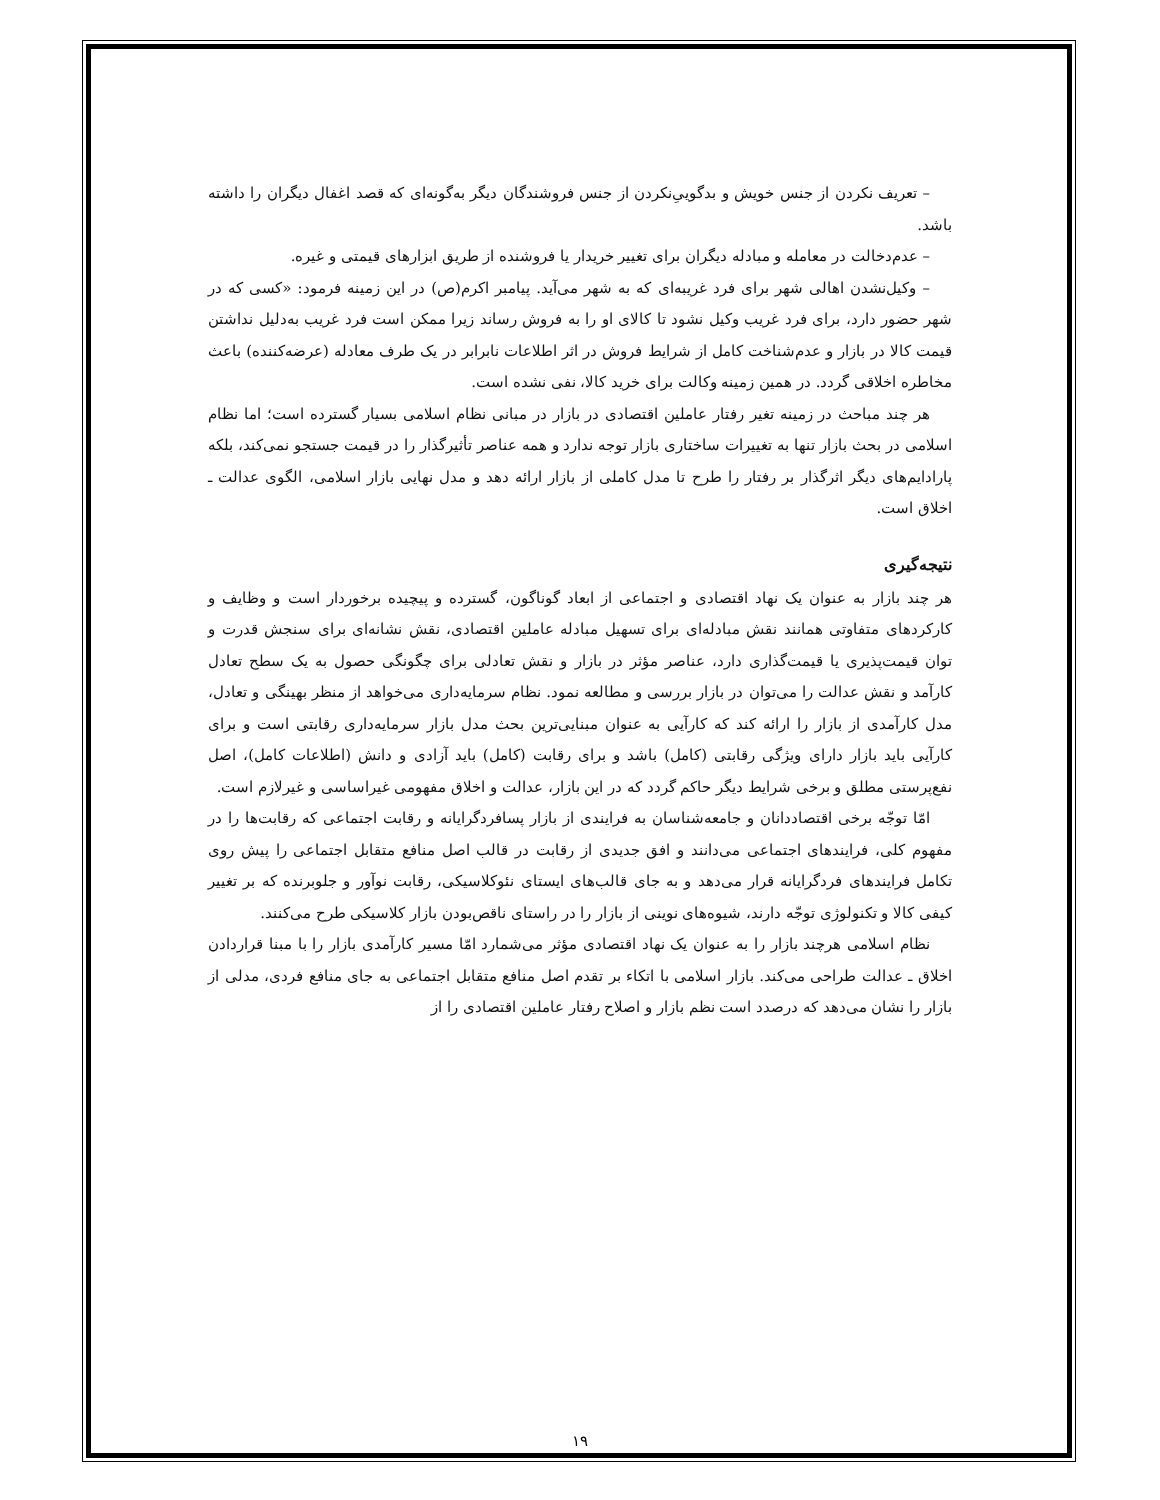– تعریف نکردن از جنس خویش و بدگوییِ‌نکردن از جنس فروشندگان دیگر به‌گونه‌ای که قصد اغفال دیگران را داشته باشد.
– عدم‌دخالت در معامله و مبادله دیگران برای تغییر خریدار یا فروشنده از طریق ابزارهای قیمتی و غیره.
– وکیل‌نشدن اهالی شهر برای فرد غریبه‌ای که به شهر می‌آید. پیامبر اکرم(ص) در این زمینه فرمود: «کسی که در شهر حضور دارد، برای فرد غریب وکیل نشود تا کالای او را به فروش رساند زیرا ممکن است فرد غریب به‌دلیل نداشتن قیمت کالا در بازار و عدم‌شناخت کامل از شرایط فروش در اثر اطلاعات نابرابر در یک طرف معادله (عرضه‌کننده) باعث مخاطره اخلاقی گردد. در همین زمینه وکالت برای خرید کالا، نفی نشده است.
هر چند مباحث در زمینه تغیر رفتار عاملین اقتصادی در بازار در مبانی نظام اسلامی بسیار گسترده است؛ اما نظام اسلامی در بحث بازار تنها به تغییرات ساختاری بازار توجه ندارد و همه عناصر تأثیرگذار را در قیمت جستجو نمی‌کند، بلکه پارادایم‌های دیگر اثرگذار بر رفتار را طرح تا مدل کاملی از بازار ارائه دهد و مدل نهایی بازار اسلامی، الگوی عدالت ـ اخلاق است.
نتیجه‌گیری
هر چند بازار به عنوان یک نهاد اقتصادی و اجتماعی از ابعاد گوناگون، گسترده و پیچیده برخوردار است و وظایف و کارکردهای متفاوتی همانند نقش مبادله‌ای برای تسهیل مبادله عاملین اقتصادی، نقش نشانه‌ای برای سنجش قدرت و توان قیمت‌پذیری یا قیمت‌گذاری دارد، عناصر مؤثر در بازار و نقش تعادلی برای چگونگی حصول به یک سطح تعادل کارآمد و نقش عدالت را می‌توان در بازار بررسی و مطالعه نمود. نظام سرمایه‌داری می‌خواهد از منظر بهینگی و تعادل، مدل کارآمدی از بازار را ارائه کند که کارآیی به عنوان مبنایی‌ترین بحث مدل بازار سرمایه‌داری رقابتی است و برای کارآیی باید بازار دارای ویژگی رقابتی (کامل) باشد و برای رقابت (کامل) باید آزادی و دانش (اطلاعات کامل)، اصل نفع‌پرستی مطلق و برخی شرایط دیگر حاکم گردد که در این بازار، عدالت و اخلاق مفهومی غیراساسی و غیرلازم است.
امّا توجّه برخی اقتصاددانان و جامعه‌شناسان به فرایندی از بازار پسافردگرایانه و رقابت اجتماعی که رقابت‌ها را در مفهوم کلی، فرایندهای اجتماعی می‌دانند و افق جدیدی از رقابت در قالب اصل منافع متقابل اجتماعی را پیش روی تکامل فرایندهای فردگرایانه قرار می‌دهد و به جای قالب‌های ایستای نئوکلاسیکی، رقابت نوآور و جلوبرنده که بر تغییر کیفی کالا و تکنولوژی توجّه دارند، شیوه‌های نوینی از بازار را در راستای ناقص‌بودن بازار کلاسیکی طرح می‌کنند.
نظام اسلامی هرچند بازار را به عنوان یک نهاد اقتصادی مؤثر می‌شمارد امّا مسیر کارآمدی بازار را با مبنا قراردادن اخلاق ـ عدالت طراحی می‌کند. بازار اسلامی با اتکاء بر تقدم اصل منافع متقابل اجتماعی به جای منافع فردی، مدلی از بازار را نشان می‌دهد که درصدد است نظم بازار و اصلاح رفتار عاملین اقتصادی را از
۱۹